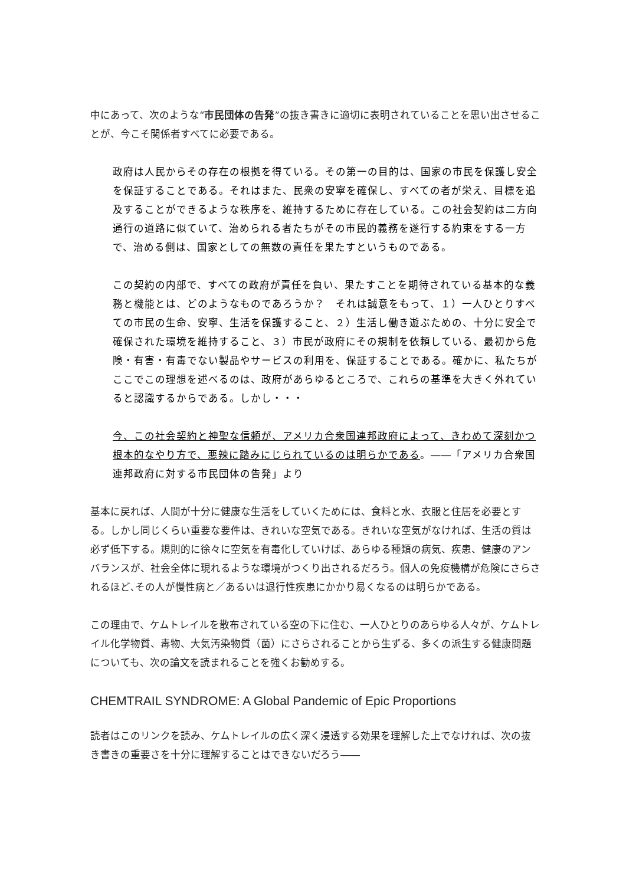中にあって、次のような“市民団体の告発”の抜き書きに適切に表明されていることを思い出させることが、今こそ関係者すべてに必要である。
政府は人民からその存在の根拠を得ている。その第一の目的は、国家の市民を保護し安全を保証することである。それはまた、民衆の安寧を確保し、すべての者が栄え、目標を追及することができるような秩序を、維持するために存在している。この社会契約は二方向通行の道路に似ていて、治められる者たちがその市民的義務を遂行する約束をする一方で、治める側は、国家としての無数の責任を果たすというものである。
この契約の内部で、すべての政府が責任を負い、果たすことを期待されている基本的な義務と機能とは、どのようなものであろうか？　それは誠意をもって、１）一人ひとりすべての市民の生命、安寧、生活を保護すること、２）生活し働き遊ぶための、十分に安全で確保された環境を維持すること、３）市民が政府にその規制を依頼している、最初から危険・有害・有毒でない製品やサービスの利用を、保証することである。確かに、私たちがここでこの理想を述べるのは、政府があらゆるところで、これらの基準を大きく外れていると認識するからである。しかし・・・
今、この社会契約と神聖な信頼が、アメリカ合衆国連邦政府によって、きわめて深刻かつ根本的なやり方で、悪辣に踏みにじられているのは明らかである。――「アメリカ合衆国連邦政府に対する市民団体の告発」より
基本に戻れば、人間が十分に健康な生活をしていくためには、食料と水、衣服と住居を必要とする。しかし同じくらい重要な要件は、きれいな空気である。きれいな空気がなければ、生活の質は必ず低下する。規則的に徐々に空気を有毒化していけば、あらゆる種類の病気、疾患、健康のアンバランスが、社会全体に現れるような環境がつくり出されるだろう。個人の免疫機構が危険にさらされるほど､その人が慢性病と／あるいは退行性疾患にかかり易くなるのは明らかである。
この理由で、ケムトレイルを散布されている空の下に住む、一人ひとりのあらゆる人々が、ケムトレイル化学物質、毒物、大気汚染物質（菌）にさらされることから生ずる、多くの派生する健康問題についても、次の論文を読まれることを強くお勧めする。
CHEMTRAIL SYNDROME: A Global Pandemic of Epic Proportions
読者はこのリンクを読み、ケムトレイルの広く深く浸透する効果を理解した上でなければ、次の抜き書きの重要さを十分に理解することはできないだろう――